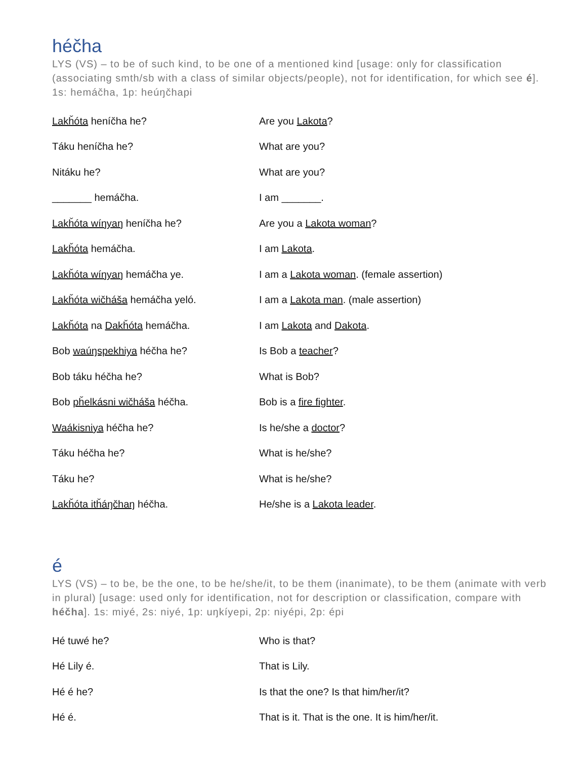héčha
LYS (VS) – to be of such kind, to be one of a mentioned kind [usage: only for classification (associating smth/sb with a class of similar objects/people), not for identification, for which see é]. 1s: hemáčha, 1p: heúŋčhapi
| Lakȟóta heníčha he? | Are you Lakota ? |
| Táku heníčha he? | What are you? |
| Nitáku he? | What are you? |
| _______ hemáčha. | I am _______. |
| Lakȟóta wíŋyaŋ heníčha he? | Are you a Lakota woman ? |
| Lakȟóta hemáčha. | I am Lakota . |
| Lakȟóta wíŋyaŋ hemáčha ye. | I am a Lakota woman . (female assertion) |
| Lakȟóta wičháša hemáčha yeló. | I am a Lakota man . (male assertion) |
| Lakȟóta na Dakȟóta hemáčha. | I am Lakota and Dakota . |
| Bob waúŋspekhiya héčha he? | Is Bob a teacher ? |
| Bob táku héčha he? | What is Bob? |
| Bob pȟelkásni wičháša héčha. | Bob is a fire fighter . |
| Waákisniya héčha he? | Is he/she a doctor ? |
| Táku héčha he? | What is he/she? |
| Táku he? | What is he/she? |
| Lakȟóta itȟáŋčhaŋ héčha. | He/she is a Lakota leader . |
é
LYS (VS) – to be, be the one, to be he/she/it, to be them (inanimate), to be them (animate with verb in plural) [usage: used only for identification, not for description or classification, compare with héčha]. 1s: miyé, 2s: niyé, 1p: uŋkíyepi, 2p: niyépi, 2p: épi
| Hé tuwé he? | Who is that? |
| Hé Lily é. | That is Lily. |
| Hé é he? | Is that the one? Is that him/her/it? |
| Hé é. | That is it. That is the one. It is him/her/it. |